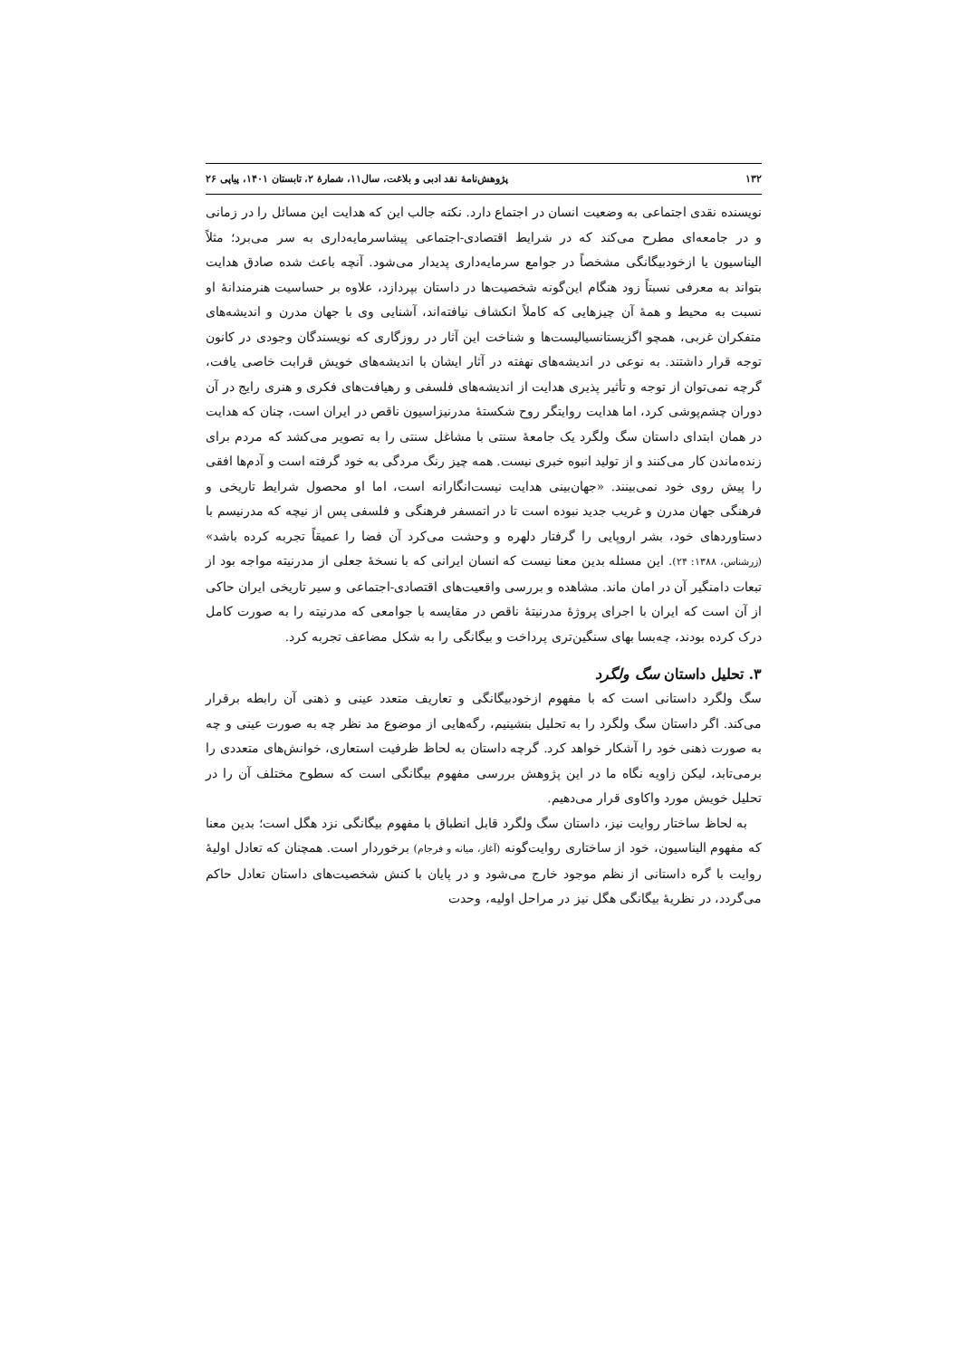۱۳۲ پژوهش‌نامهٔ نقد ادبی و بلاغت، سال۱۱، شمارهٔ ۲، تابستان ۱۴۰۱، پیاپی ۲۶
نویسنده نقدی اجتماعی به وضعیت انسان در اجتماع دارد. نکته جالب این که هدایت این مسائل را در زمانی و در جامعه‌ای مطرح می‌کند که در شرایط اقتصادی-اجتماعی پیشاسرمایه‌داری به سر می‌برد؛ مثلاً الیناسیون یا ازخودبیگانگی مشخصاً در جوامع سرمایه‌داری پدیدار می‌شود. آنچه باعث شده صادق هدایت بتواند به معرفی نسبتاً زود هنگام این‌گونه شخصیت‌ها در داستان بپردازد، علاوه بر حساسیت هنرمندانهٔ او نسبت به محیط و همهٔ آن چیزهایی که کاملاً انکشاف نیافته‌اند، آشنایی وی با جهان مدرن و اندیشه‌های متفکران غربی، همچو اگزیستانسیالیست‌ها و شناخت این آثار در روزگاری که نویسندگان وجودی در کانون توجه قرار داشتند. به نوعی در اندیشه‌های نهفته در آثار ایشان با اندیشه‌های خویش قرابت خاصی یافت، گرچه نمی‌توان از توجه و تأثیر پذیری هدایت از اندیشه‌های فلسفی و رهیافت‌های فکری و هنری رایج در آن دوران چشم‌پوشی کرد، اما هدایت روایتگر روح شکستهٔ مدرنیزاسیون ناقص در ایران است، چنان که هدایت در همان ابتدای داستان سگ ولگرد یک جامعهٔ سنتی با مشاغل سنتی را به تصویر می‌کشد که مردم برای زنده‌ماندن کار می‌کنند و از تولید انبوه خبری نیست. همه چیز رنگ مردگی به خود گرفته است و آدم‌ها افقی را پیش روی خود نمی‌بینند. «جهان‌بینی هدایت نیست‌انگارانه است، اما او محصول شرایط تاریخی و فرهنگی جهان مدرن و غریب جدید نبوده است تا در اتمسفر فرهنگی و فلسفی پس از نیچه که مدرنیسم با دستاوردهای خود، بشر اروپایی را گرفتار دلهره و وحشت می‌کرد آن فضا را عمیقاً تجربه کرده باشد» (زرشناس، ۱۳۸۸: ۲۴). این مسئله بدین معنا نیست که انسان ایرانی که با نسخهٔ جعلی از مدرنیته مواجه بود از تبعات دامنگیر آن در امان ماند. مشاهده و بررسی واقعیت‌های اقتصادی-اجتماعی و سیر تاریخی ایران حاکی از آن است که ایران با اجرای پروژهٔ مدرنیتهٔ ناقص در مقایسه با جوامعی که مدرنیته را به صورت کامل درک کرده بودند، چه‌بسا بهای سنگین‌تری پرداخت و بیگانگی را به شکل مضاعف تجربه کرد.
۳. تحلیل داستان سگ ولگرد
سگ ولگرد داستانی است که با مفهوم ازخودبیگانگی و تعاریف متعدد عینی و ذهنی آن رابطه برقرار می‌کند. اگر داستان سگ ولگرد را به تحلیل بنشینیم، رگه‌هایی از موضوع مد نظر چه به صورت عینی و چه به صورت ذهنی خود را آشکار خواهد کرد. گرچه داستان به لحاظ ظرفیت استعاری، خوانش‌های متعددی را برمی‌تابد، لیکن زاویه نگاه ما در این پژوهش بررسی مفهوم بیگانگی است که سطوح مختلف آن را در تحلیل خویش مورد واکاوی قرار می‌دهیم.
به لحاظ ساختار روایت نیز، داستان سگ ولگرد قابل انطباق با مفهوم بیگانگی نزد هگل است؛ بدین معنا که مفهوم الیناسیون، خود از ساختاری روایت‌گونه (آغاز، میانه و فرجام) برخوردار است. همچنان که تعادل اولیهٔ روایت با گره داستانی از نظم موجود خارج می‌شود و در پایان با کنش شخصیت‌های داستان تعادل حاکم می‌گردد، در نظریهٔ بیگانگی هگل نیز در مراحل اولیه، وحدت